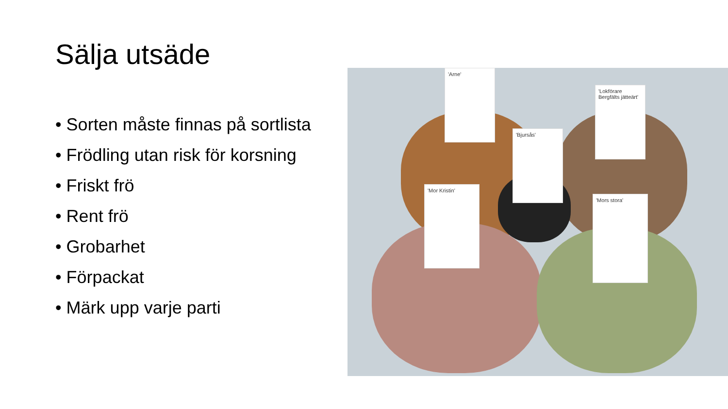Sälja utsäde
• Sorten måste finnas på sortlista
• Frödling utan risk för korsning
• Friskt frö
• Rent frö
• Grobarhet
• Förpackat
• Märk upp varje parti
'Arne'
'Lokförare Bergfälts jätteärt'
'Bjursås'
'Mor Kristin'
'Mors stora'